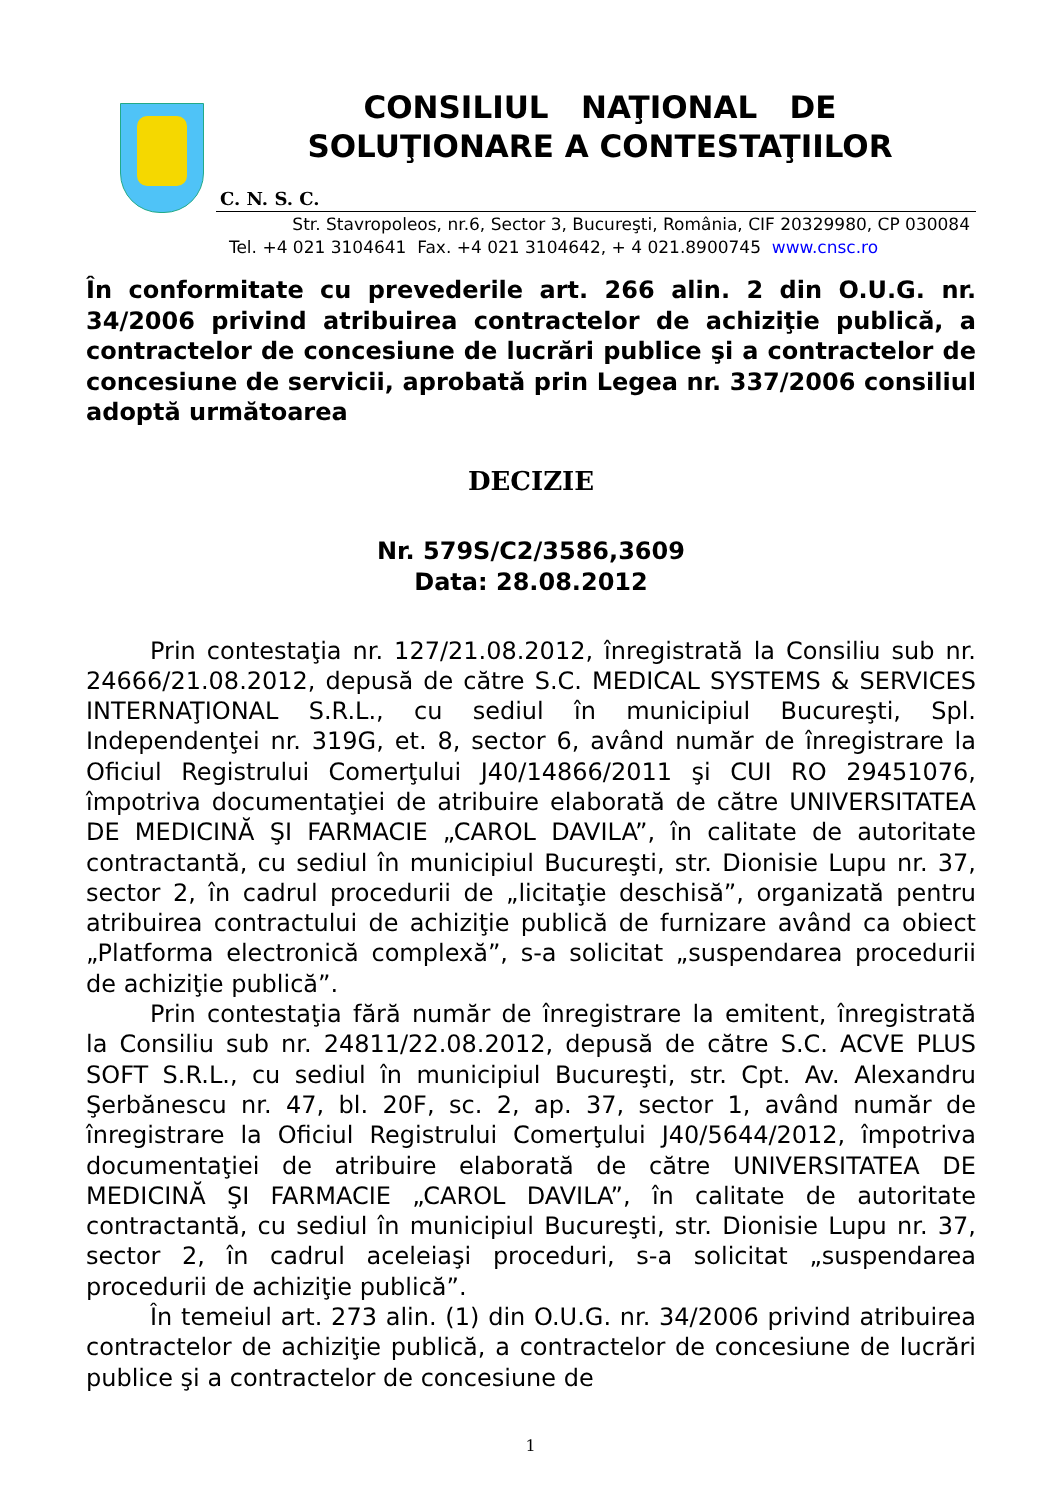CONSILIUL NAŢIONAL DE
SOLUŢIONARE A CONTESTAŢIILOR
C. N. S. C.
Str. Stavropoleos, nr.6, Sector 3, Bucureşti, România, CIF 20329980, CP 030084
Tel. +4 021 3104641 Fax. +4 021 3104642, + 4 021.8900745 www.cnsc.ro
În conformitate cu prevederile art. 266 alin. 2 din O.U.G. nr. 34/2006 privind atribuirea contractelor de achiziţie publică, a contractelor de concesiune de lucrări publice şi a contractelor de concesiune de servicii, aprobată prin Legea nr. 337/2006 consiliul adoptă următoarea
DECIZIE
Nr. 579S/C2/3586,3609
Data: 28.08.2012
Prin contestaţia nr. 127/21.08.2012, înregistrată la Consiliu sub nr. 24666/21.08.2012, depusă de către S.C. MEDICAL SYSTEMS & SERVICES INTERNAŢIONAL S.R.L., cu sediul în municipiul Bucureşti, Spl. Independenţei nr. 319G, et. 8, sector 6, având număr de înregistrare la Oficiul Registrului Comerţului J40/14866/2011 şi CUI RO 29451076, împotriva documentaţiei de atribuire elaborată de către UNIVERSITATEA DE MEDICINĂ ŞI FARMACIE „CAROL DAVILA”, în calitate de autoritate contractantă, cu sediul în municipiul Bucureşti, str. Dionisie Lupu nr. 37, sector 2, în cadrul procedurii de „licitaţie deschisă”, organizată pentru atribuirea contractului de achiziţie publică de furnizare având ca obiect „Platforma electronică complexă”, s-a solicitat „suspendarea procedurii de achiziţie publică”.
Prin contestaţia fără număr de înregistrare la emitent, înregistrată la Consiliu sub nr. 24811/22.08.2012, depusă de către S.C. ACVE PLUS SOFT S.R.L., cu sediul în municipiul Bucureşti, str. Cpt. Av. Alexandru Şerbănescu nr. 47, bl. 20F, sc. 2, ap. 37, sector 1, având număr de înregistrare la Oficiul Registrului Comerţului J40/5644/2012, împotriva documentaţiei de atribuire elaborată de către UNIVERSITATEA DE MEDICINĂ ŞI FARMACIE „CAROL DAVILA”, în calitate de autoritate contractantă, cu sediul în municipiul Bucureşti, str. Dionisie Lupu nr. 37, sector 2, în cadrul aceleiaşi proceduri, s-a solicitat „suspendarea procedurii de achiziţie publică”.
În temeiul art. 273 alin. (1) din O.U.G. nr. 34/2006 privind atribuirea contractelor de achiziţie publică, a contractelor de concesiune de lucrări publice şi a contractelor de concesiune de
1